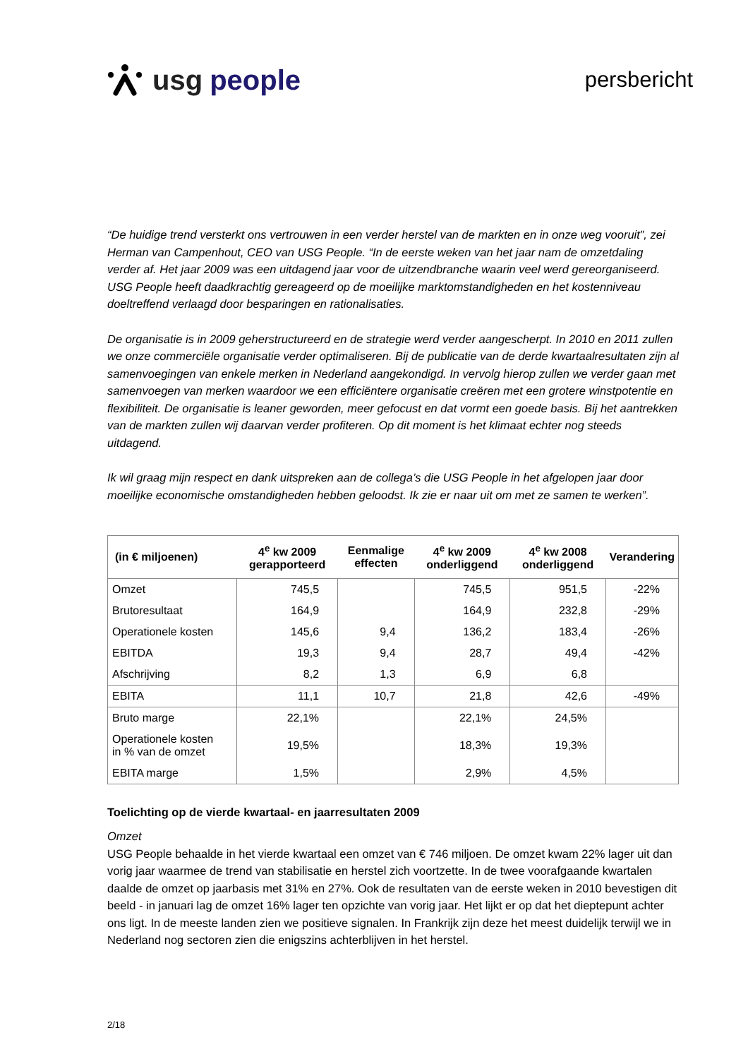usg people
persbericht
“De huidige trend versterkt ons vertrouwen in een verder herstel van de markten en in onze weg vooruit”, zei Herman van Campenhout, CEO van USG People. “In de eerste weken van het jaar nam de omzetdaling verder af. Het jaar 2009 was een uitdagend jaar voor de uitzendbranche waarin veel werd gereorganiseerd. USG People heeft daadkrachtig gereageerd op de moeilijke marktomstandigheden en het kostenniveau doeltreffend verlaagd door besparingen en rationalisaties.
De organisatie is in 2009 geherstructureerd en de strategie werd verder aangescherpt. In 2010 en 2011 zullen we onze commerciële organisatie verder optimaliseren. Bij de publicatie van de derde kwartaalresultaten zijn al samenvoegingen van enkele merken in Nederland aangekondigd. In vervolg hierop zullen we verder gaan met samenvoegen van merken waardoor we een efficiëntere organisatie creëren met een grotere winstpotentie en flexibiliteit. De organisatie is leaner geworden, meer gefocust en dat vormt een goede basis. Bij het aantrekken van de markten zullen wij daarvan verder profiteren. Op dit moment is het klimaat echter nog steeds uitdagend.
Ik wil graag mijn respect en dank uitspreken aan de collega’s die USG People in het afgelopen jaar door moeilijke economische omstandigheden hebben geloodst. Ik zie er naar uit om met ze samen te werken”.
| (in € miljoenen) | 4<sup>e</sup> kw 2009 gerapporteerd | Eenmalige effecten | 4<sup>e</sup> kw 2009 onderliggend | 4<sup>e</sup> kw 2008 onderliggend | Verandering |
| --- | --- | --- | --- | --- | --- |
| Omzet | 745,5 | | 745,5 | 951,5 | -22% |
| Brutoresultaat | 164,9 | | 164,9 | 232,8 | -29% |
| Operationele kosten | 145,6 | 9,4 | 136,2 | 183,4 | -26% |
| EBITDA | 19,3 | 9,4 | 28,7 | 49,4 | -42% |
| Afschrijving | 8,2 | 1,3 | 6,9 | 6,8 | |
| EBITA | 11,1 | 10,7 | 21,8 | 42,6 | -49% |
| Bruto marge | 22,1% | | 22,1% | 24,5% | |
| Operationele kosten in % van de omzet | 19,5% | | 18,3% | 19,3% | |
| EBITA marge | 1,5% | | 2,9% | 4,5% | |
Toelichting op de vierde kwartaal- en jaarresultaten 2009
Omzet
USG People behaalde in het vierde kwartaal een omzet van € 746 miljoen. De omzet kwam 22% lager uit dan vorig jaar waarmee de trend van stabilisatie en herstel zich voortzette. In de twee voorafgaande kwartalen daalde de omzet op jaarbasis met 31% en 27%. Ook de resultaten van de eerste weken in 2010 bevestigen dit beeld - in januari lag de omzet 16% lager ten opzichte van vorig jaar. Het lijkt er op dat het dieptepunt achter ons ligt. In de meeste landen zien we positieve signalen. In Frankrijk zijn deze het meest duidelijk terwijl we in Nederland nog sectoren zien die enigszins achterblijven in het herstel.
2/18